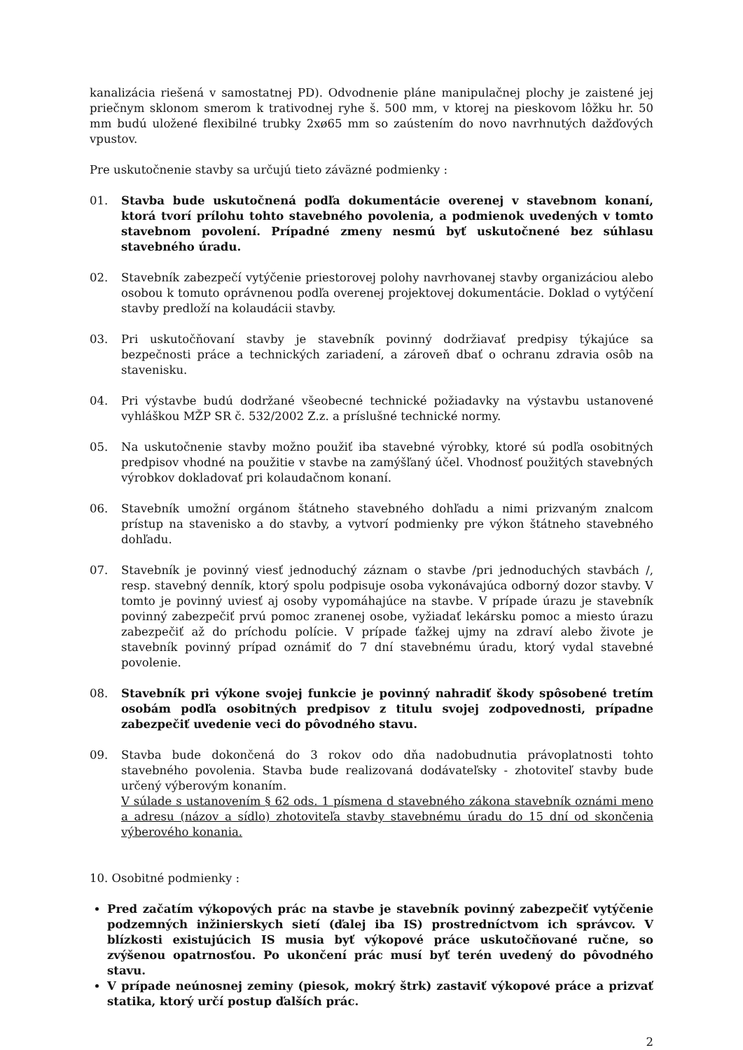kanalizácia riešená v samostatnej PD). Odvodnenie pláne manipulačnej plochy je zaistené jej priečnym sklonom smerom k trativodnej ryhe š. 500 mm, v ktorej na pieskovom lôžku hr. 50 mm budú uložené flexibilné trubky 2xø65 mm so zaústením do novo navrhnutých dažďových vpustov.
Pre uskutočnenie stavby sa určujú tieto záväzné podmienky :
01. Stavba bude uskutočnená podľa dokumentácie overenej v stavebnom konaní, ktorá tvorí prílohu tohto stavebného povolenia, a podmienok uvedených v tomto stavebnom povolení. Prípadné zmeny nesmú byť uskutočnené bez súhlasu stavebného úradu.
02. Stavebník zabezpečí vytýčenie priestorovej polohy navrhovanej stavby organizáciou alebo osobou k tomuto oprávnenou podľa overenej projektovej dokumentácie. Doklad o vytýčení stavby predloží na kolaudácii stavby.
03. Pri uskutočňovaní stavby je stavebník povinný dodržiavať predpisy týkajúce sa bezpečnosti práce a technických zariadení, a zároveň dbať o ochranu zdravia osôb na stavenisku.
04. Pri výstavbe budú dodržané všeobecné technické požiadavky na výstavbu ustanovené vyhláškou MŽP SR č. 532/2002 Z.z. a príslušné technické normy.
05. Na uskutočnenie stavby možno použiť iba stavebné výrobky, ktoré sú podľa osobitných predpisov vhodné na použitie v stavbe na zamýšľaný účel. Vhodnosť použitých stavebných výrobkov dokladovať pri kolaudačnom konaní.
06. Stavebník umožní orgánom štátneho stavebného dohľadu a nimi prizvaným znalcom prístup na stavenisko a do stavby, a vytvorí podmienky pre výkon štátneho stavebného dohľadu.
07. Stavebník je povinný viesť jednoduchý záznam o stavbe /pri jednoduchých stavbách /, resp. stavebný denník, ktorý spolu podpisuje osoba vykonávajúca odborný dozor stavby. V tomto je povinný uviesť aj osoby vypomáhajúce na stavbe. V prípade úrazu je stavebník povinný zabezpečiť prvú pomoc zranenej osobe, vyžiadať lekársku pomoc a miesto úrazu zabezpečiť až do príchodu polície. V prípade ťažkej ujmy na zdraví alebo živote je stavebník povinný prípad oznámiť do 7 dní stavebnému úradu, ktorý vydal stavebné povolenie.
08. Stavebník pri výkone svojej funkcie je povinný nahradiť škody spôsobené tretím osobám podľa osobitných predpisov z titulu svojej zodpovednosti, prípadne zabezpečiť uvedenie veci do pôvodného stavu.
09. Stavba bude dokončená do 3 rokov odo dňa nadobudnutia právoplatnosti tohto stavebného povolenia. Stavba bude realizovaná dodávateľsky - zhotoviteľ stavby bude určený výberovým konaním.
V súlade s ustanovením § 62 ods. 1 písmena d stavebného zákona stavebník oznámi meno a adresu (názov a sídlo) zhotoviteľa stavby stavebnému úradu do 15 dní od skončenia výberového konania.
10. Osobitné podmienky :
Pred začatím výkopových prác na stavbe je stavebník povinný zabezpečiť vytýčenie podzemných inžinierskych sietí (ďalej iba IS) prostredníctvom ich správcov. V blízkosti existujúcich IS musia byť výkopové práce uskutočňované ručne, so zvýšenou opatrnosťou. Po ukončení prác musí byť terén uvedený do pôvodného stavu.
V prípade neúnosnej zeminy (piesok, mokrý štrk) zastaviť výkopové práce a prizvať statika, ktorý určí postup ďalších prác.
2